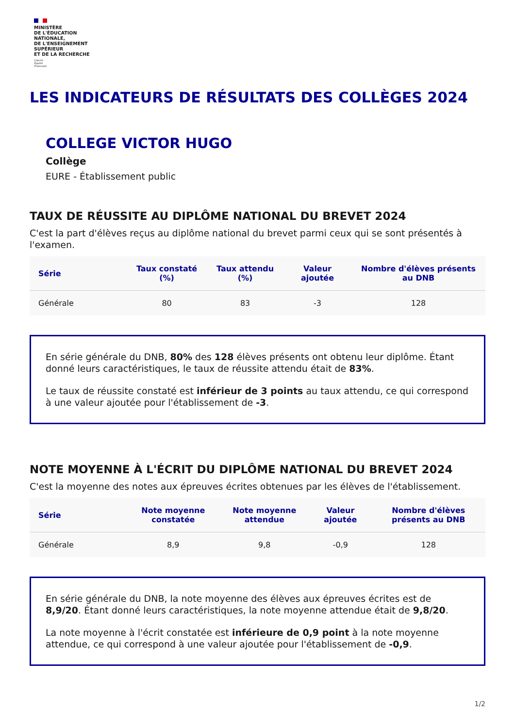MINISTÈRE
DE L'ÉDUCATION
NATIONALE,
DE L'ENSEIGNEMENT
SUPÉRIEUR
ET DE LA RECHERCHE
Liberté
Égalité
Fraternité
LES INDICATEURS DE RÉSULTATS DES COLLÈGES 2024
COLLEGE VICTOR HUGO
Collège
EURE - Établissement public
TAUX DE RÉUSSITE AU DIPLÔME NATIONAL DU BREVET 2024
C'est la part d'élèves reçus au diplôme national du brevet parmi ceux qui se sont présentés à l'examen.
| Série | Taux constaté (%) | Taux attendu (%) | Valeur ajoutée | Nombre d'élèves présents au DNB |
| --- | --- | --- | --- | --- |
| Générale | 80 | 83 | -3 | 128 |
En série générale du DNB, 80% des 128 élèves présents ont obtenu leur diplôme. Étant donné leurs caractéristiques, le taux de réussite attendu était de 83%.
Le taux de réussite constaté est inférieur de 3 points au taux attendu, ce qui correspond à une valeur ajoutée pour l'établissement de -3.
NOTE MOYENNE À L'ÉCRIT DU DIPLÔME NATIONAL DU BREVET 2024
C'est la moyenne des notes aux épreuves écrites obtenues par les élèves de l'établissement.
| Série | Note moyenne constatée | Note moyenne attendue | Valeur ajoutée | Nombre d'élèves présents au DNB |
| --- | --- | --- | --- | --- |
| Générale | 8,9 | 9,8 | -0,9 | 128 |
En série générale du DNB, la note moyenne des élèves aux épreuves écrites est de 8,9/20. Étant donné leurs caractéristiques, la note moyenne attendue était de 9,8/20.
La note moyenne à l'écrit constatée est inférieure de 0,9 point à la note moyenne attendue, ce qui correspond à une valeur ajoutée pour l'établissement de -0,9.
1/2